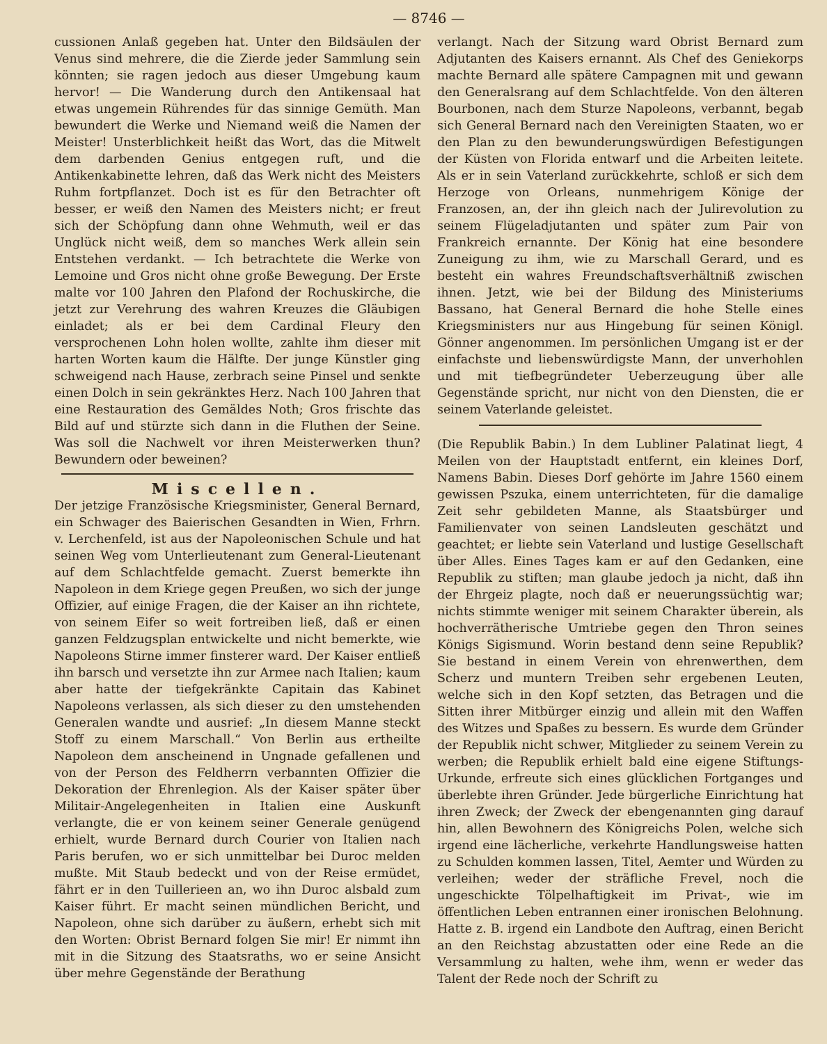— 8746 —
cussionen Anlaß gegeben hat. Unter den Bildsäulen der Venus sind mehrere, die die Zierde jeder Sammlung sein könnten; sie ragen jedoch aus dieser Umgebung kaum hervor! — Die Wanderung durch den Antikensaal hat etwas ungemein Rührendes für das sinnige Gemüth. Man bewundert die Werke und Niemand weiß die Namen der Meister! Unsterblichkeit heißt das Wort, das die Mitwelt dem darbenden Genius entgegen ruft, und die Antikenkabinette lehren, daß das Werk nicht des Meisters Ruhm fortpflanzet. Doch ist es für den Betrachter oft besser, er weiß den Namen des Meisters nicht; er freut sich der Schöpfung dann ohne Wehmuth, weil er das Unglück nicht weiß, dem so manches Werk allein sein Entstehen verdankt. — Ich betrachtete die Werke von Lemoine und Gros nicht ohne große Bewegung. Der Erste malte vor 100 Jahren den Plafond der Rochuskirche, die jetzt zur Verehrung des wahren Kreuzes die Gläubigen einladet; als er bei dem Cardinal Fleury den versprochenen Lohn holen wollte, zahlte ihm dieser mit harten Worten kaum die Hälfte. Der junge Künstler ging schweigend nach Hause, zerbrach seine Pinsel und senkte einen Dolch in sein gekränktes Herz. Nach 100 Jahren that eine Restauration des Gemäldes Noth; Gros frischte das Bild auf und stürzte sich dann in die Fluthen der Seine. Was soll die Nachwelt vor ihren Meisterwerken thun? Bewundern oder beweinen?
Miscellen.
Der jetzige Französische Kriegsminister, General Bernard, ein Schwager des Baierischen Gesandten in Wien, Frhrn. v. Lerchenfeld, ist aus der Napoleonischen Schule und hat seinen Weg vom Unterlieutenant zum General-Lieutenant auf dem Schlachtfelde gemacht. Zuerst bemerkte ihn Napoleon in dem Kriege gegen Preußen, wo sich der junge Offizier, auf einige Fragen, die der Kaiser an ihn richtete, von seinem Eifer so weit fortreiben ließ, daß er einen ganzen Feldzugsplan entwickelte und nicht bemerkte, wie Napoleons Stirne immer finsterer ward. Der Kaiser entließ ihn barsch und versetzte ihn zur Armee nach Italien; kaum aber hatte der tiefgekränkte Capitain das Kabinet Napoleons verlassen, als sich dieser zu den umstehenden Generalen wandte und ausrief: „In diesem Manne steckt Stoff zu einem Marschall.“ Von Berlin aus ertheilte Napoleon dem anscheinend in Ungnade gefallenen und von der Person des Feldherrn verbannten Offizier die Dekoration der Ehrenlegion. Als der Kaiser später über Militair-Angelegenheiten in Italien eine Auskunft verlangte, die er von keinem seiner Generale genügend erhielt, wurde Bernard durch Courier von Italien nach Paris berufen, wo er sich unmittelbar bei Duroc melden mußte. Mit Staub bedeckt und von der Reise ermüdet, fährt er in den Tuillerieen an, wo ihn Duroc alsbald zum Kaiser führt. Er macht seinen mündlichen Bericht, und Napoleon, ohne sich darüber zu äußern, erhebt sich mit den Worten: Obrist Bernard folgen Sie mir! Er nimmt ihn mit in die Sitzung des Staatsraths, wo er seine Ansicht über mehre Gegenstände der Berathung
verlangt. Nach der Sitzung ward Obrist Bernard zum Adjutanten des Kaisers ernannt. Als Chef des Geniekorps machte Bernard alle spätere Campagnen mit und gewann den Generalsrang auf dem Schlachtfelde. Von den älteren Bourbonen, nach dem Sturze Napoleons, verbannt, begab sich General Bernard nach den Vereinigten Staaten, wo er den Plan zu den bewunderungswürdigen Befestigungen der Küsten von Florida entwarf und die Arbeiten leitete. Als er in sein Vaterland zurückkehrte, schloß er sich dem Herzoge von Orleans, nunmehrigem Könige der Franzosen, an, der ihn gleich nach der Julirevolution zu seinem Flügeladjutanten und später zum Pair von Frankreich ernannte. Der König hat eine besondere Zuneigung zu ihm, wie zu Marschall Gerard, und es besteht ein wahres Freundschaftsverhältniß zwischen ihnen. Jetzt, wie bei der Bildung des Ministeriums Bassano, hat General Bernard die hohe Stelle eines Kriegsministers nur aus Hingebung für seinen Königl. Gönner angenommen. Im persönlichen Umgang ist er der einfachste und liebenswürdigste Mann, der unverhohlen und mit tiefbegründeter Ueberzeugung über alle Gegenstände spricht, nur nicht von den Diensten, die er seinem Vaterlande geleistet.
(Die Republik Babin.) In dem Lubliner Palatinat liegt, 4 Meilen von der Hauptstadt entfernt, ein kleines Dorf, Namens Babin. Dieses Dorf gehörte im Jahre 1560 einem gewissen Pszuka, einem unterrichteten, für die damalige Zeit sehr gebildeten Manne, als Staatsbürger und Familienvater von seinen Landsleuten geschätzt und geachtet; er liebte sein Vaterland und lustige Gesellschaft über Alles. Eines Tages kam er auf den Gedanken, eine Republik zu stiften; man glaube jedoch ja nicht, daß ihn der Ehrgeiz plagte, noch daß er neuerungssüchtig war; nichts stimmte weniger mit seinem Charakter überein, als hochverrätherische Umtriebe gegen den Thron seines Königs Sigismund. Worin bestand denn seine Republik? Sie bestand in einem Verein von ehrenwerthen, dem Scherz und muntern Treiben sehr ergebenen Leuten, welche sich in den Kopf setzten, das Betragen und die Sitten ihrer Mitbürger einzig und allein mit den Waffen des Witzes und Spaßes zu bessern. Es wurde dem Gründer der Republik nicht schwer, Mitglieder zu seinem Verein zu werben; die Republik erhielt bald eine eigene Stiftungs-Urkunde, erfreute sich eines glücklichen Fortganges und überlebte ihren Gründer. Jede bürgerliche Einrichtung hat ihren Zweck; der Zweck der ebengenannten ging darauf hin, allen Bewohnern des Königreichs Polen, welche sich irgend eine lächerliche, verkehrte Handlungsweise hatten zu Schulden kommen lassen, Titel, Aemter und Würden zu verleihen; weder der sträfliche Frevel, noch die ungeschickte Tölpelhaftigkeit im Privat-, wie im öffentlichen Leben entrannen einer ironischen Belohnung. Hatte z. B. irgend ein Landbote den Auftrag, einen Bericht an den Reichstag abzustatten oder eine Rede an die Versammlung zu halten, wehe ihm, wenn er weder das Talent der Rede noch der Schrift zu